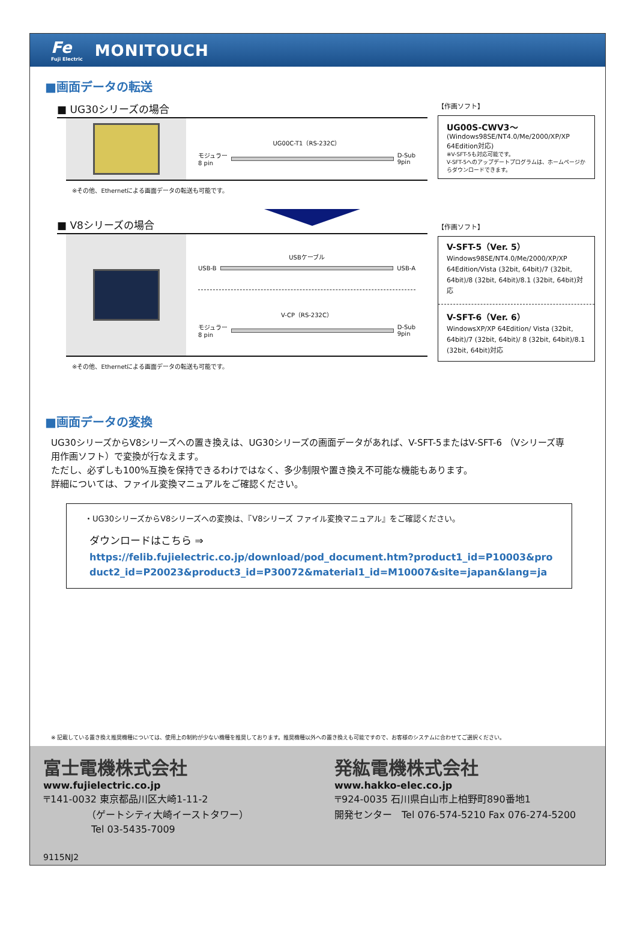Fe
Fuji Electric
MONITOUCH
■画面データの転送
■ UG30シリーズの場合
UG00C-T1（RS-232C）
モジュラー
8 pin
D-Sub
9pin
※その他、Ethernetによる画面データの転送も可能です。
【作画ソフト】
UG00S-CWV3～
(Windows98SE/NT4.0/Me/2000/XP/XP 64Edition対応)
※V-SFT-5も対応可能です。
V-SFT-5へのアップデートプログラムは、ホームページからダウンロードできます。
■ V8シリーズの場合
USBケーブル
USB-B USB-A
V-CP（RS-232C）
モジュラー
8 pin
D-Sub
9pin
※その他、Ethernetによる画面データの転送も可能です。
【作画ソフト】
V-SFT-5（Ver. 5）
Windows98SE/NT4.0/Me/2000/XP/XP 64Edition/Vista (32bit, 64bit)/7 (32bit, 64bit)/8 (32bit, 64bit)/8.1 (32bit, 64bit)対応
V-SFT-6（Ver. 6）
WindowsXP/XP 64Edition/ Vista (32bit, 64bit)/7 (32bit, 64bit)/ 8 (32bit, 64bit)/8.1 (32bit, 64bit)対応
■画面データの変換
UG30シリーズからV8シリーズへの置き換えは、UG30シリーズの画面データがあれば、V-SFT-5またはV-SFT-6 （Vシリーズ専用作画ソフト）で変換が行なえます。
ただし、必ずしも100%互換を保持できるわけではなく、多少制限や置き換え不可能な機能もあります。
詳細については、ファイル変換マニュアルをご確認ください。
・UG30シリーズからV8シリーズへの変換は、『V8シリーズ ファイル変換マニュアル』をご確認ください。
ダウンロードはこちら ⇒
https://felib.fujielectric.co.jp/download/pod_document.htm?product1_id=P10003&product2_id=P20023&product3_id=P30072&material1_id=M10007&site=japan&lang=ja
※ 記載している置き換え推奨機種については、使用上の制約が少ない機種を推奨しております。推奨機種以外への置き換えも可能ですので、お客様のシステムに合わせてご選択ください。
富士電機株式会社
www.fujielectric.co.jp
〒141-0032 東京都品川区大崎1-11-2
　　　　　（ゲートシティ大崎イーストタワー）
　　　　　Tel 03-5435-7009
発紘電機株式会社
www.hakko-elec.co.jp
〒924-0035 石川県白山市上柏野町890番地1
開発センター　Tel 076-574-5210 Fax 076-274-5200
9115NJ2